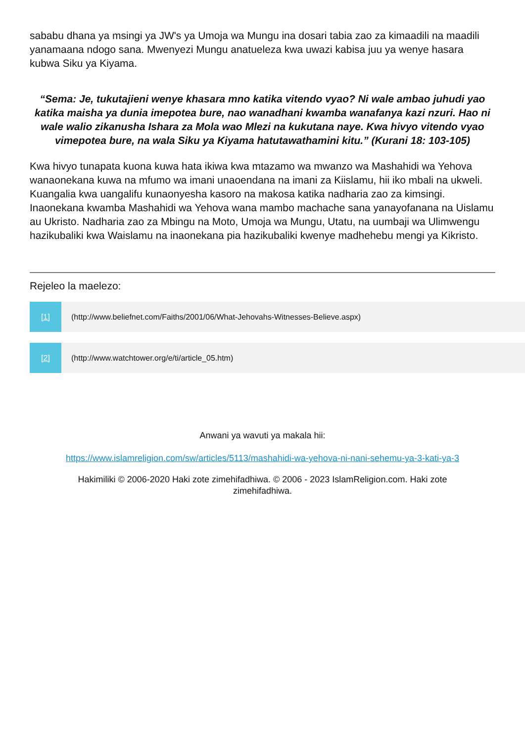sababu dhana ya msingi ya JW's ya Umoja wa Mungu ina dosari tabia zao za kimaadili na maadili yanamaana ndogo sana. Mwenyezi Mungu anatueleza kwa uwazi kabisa juu ya wenye hasara kubwa Siku ya Kiyama.
“Sema: Je, tukutajieni wenye khasara mno katika vitendo vyao? Ni wale ambao juhudi yao katika maisha ya dunia imepotea bure, nao wanadhani kwamba wanafanya kazi nzuri. Hao ni wale walio zikanusha Ishara za Mola wao Mlezi na kukutana naye. Kwa hivyo vitendo vyao vimepotea bure, na wala Siku ya Kiyama hatutawathamini kitu.” (Kurani 18: 103-105)
Kwa hivyo tunapata kuona kuwa hata ikiwa kwa mtazamo wa mwanzo wa Mashahidi wa Yehova wanaonekana kuwa na mfumo wa imani unaoendana na imani za Kiislamu, hii iko mbali na ukweli. Kuangalia kwa uangalifu kunaonyesha kasoro na makosa katika nadharia zao za kimsingi. Inaonekana kwamba Mashahidi wa Yehova wana mambo machache sana yanayofanana na Uislamu au Ukristo. Nadharia zao za Mbingu na Moto, Umoja wa Mungu, Utatu, na uumbaji wa Ulimwengu hazikubaliki kwa Waislamu na inaonekana pia hazikubaliki kwenye madhehebu mengi ya Kikristo.
Rejeleo la maelezo:
[1] (http://www.beliefnet.com/Faiths/2001/06/What-Jehovahs-Witnesses-Believe.aspx)
[2] (http://www.watchtower.org/e/ti/article_05.htm)
Anwani ya wavuti ya makala hii:
https://www.islamreligion.com/sw/articles/5113/mashahidi-wa-yehova-ni-nani-sehemu-ya-3-kati-ya-3
Hakimiliki © 2006-2020 Haki zote zimehifadhiwa. © 2006 - 2023 IslamReligion.com. Haki zote zimehifadhiwa.